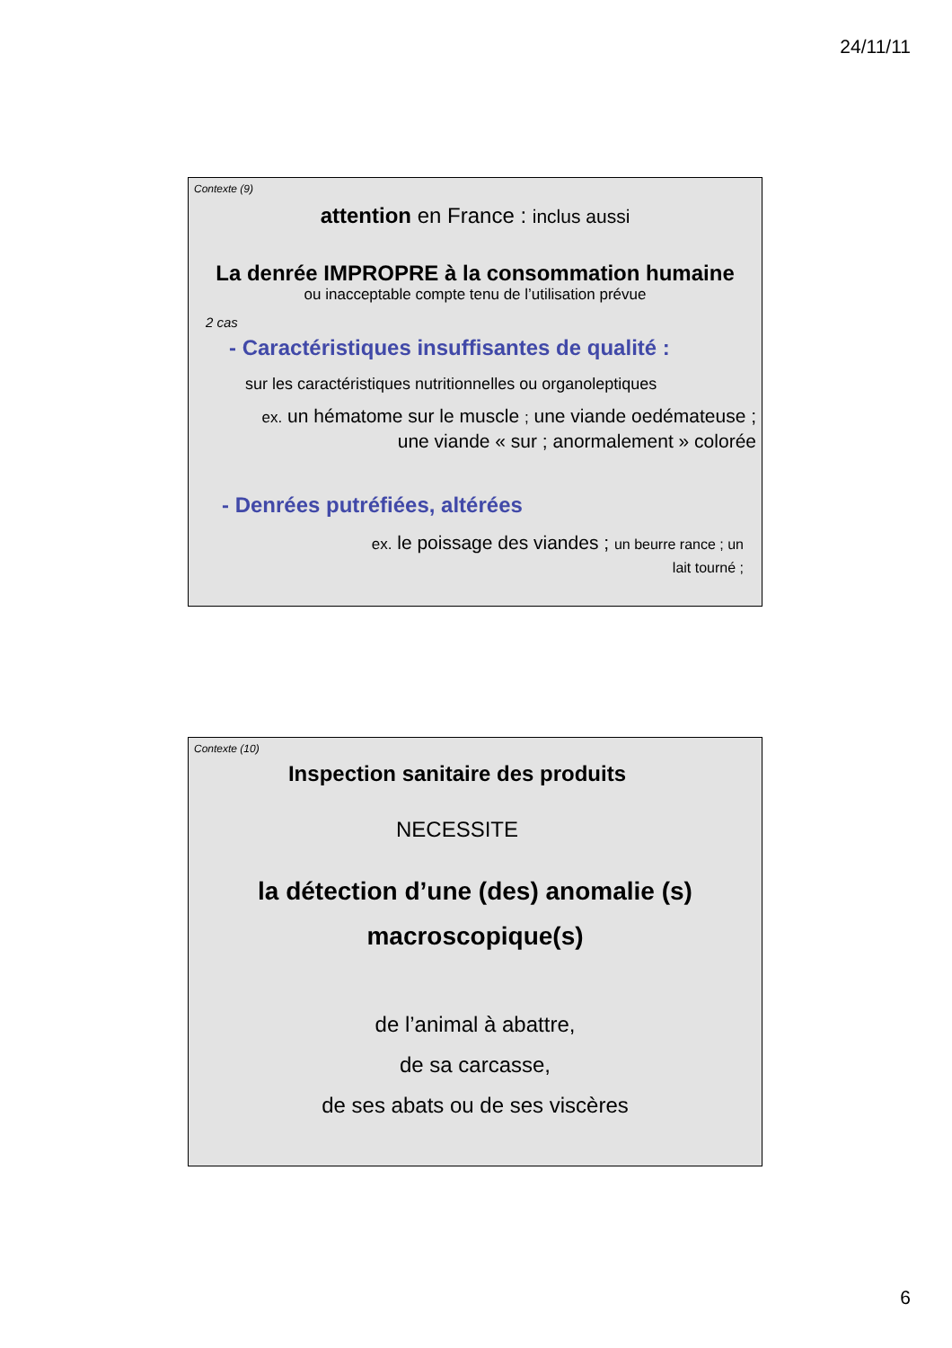24/11/11
Contexte (9)
attention en France : inclus aussi
La denrée IMPROPRE à la consommation humaine
ou inacceptable compte tenu de l’utilisation prévue
2 cas
- Caractéristiques insuffisantes de qualité :
sur les caractéristiques nutritionnelles ou organoleptiques
ex. un hématome sur le muscle ; une viande oedémateuse ; une viande « sur ; anormalement » colorée
- Denrées putréfiées, altérées
ex. le poissage des viandes ; un beurre rance ; un lait tourné ;
Contexte (10)
Inspection sanitaire des produits
NECESSITE
la détection d’une (des) anomalie (s) macroscopique(s)
de l’animal à abattre,
de sa carcasse,
de ses abats ou de ses viscères
6